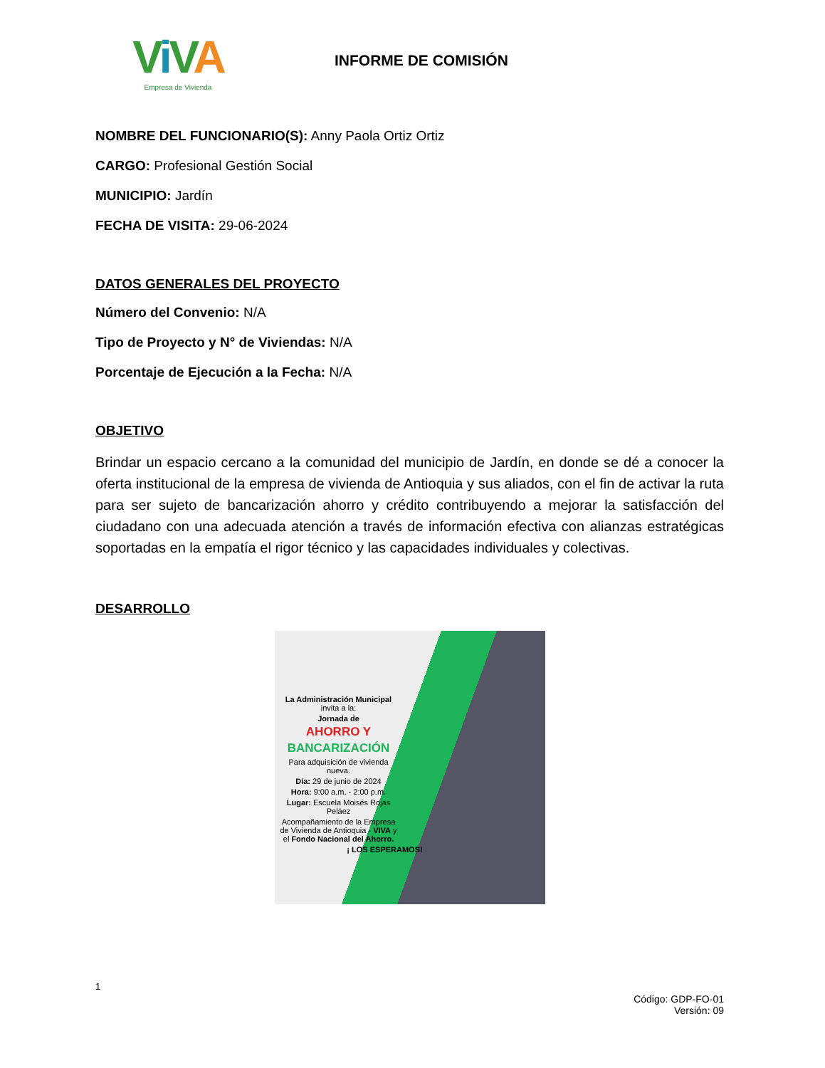ViVA
Empresa de Vivienda
INFORME DE COMISIÓN
NOMBRE DEL FUNCIONARIO(S): Anny Paola Ortiz Ortiz
CARGO: Profesional Gestión Social
MUNICIPIO: Jardín
FECHA DE VISITA: 29-06-2024
DATOS GENERALES DEL PROYECTO
Número del Convenio: N/A
Tipo de Proyecto y N° de Viviendas: N/A
Porcentaje de Ejecución a la Fecha: N/A
OBJETIVO
Brindar un espacio cercano a la comunidad del municipio de Jardín, en donde se dé a conocer la oferta institucional de la empresa de vivienda de Antioquia y sus aliados, con el fin de activar la ruta para ser sujeto de bancarización ahorro y crédito contribuyendo a mejorar la satisfacción del ciudadano con una adecuada atención a través de información efectiva con alianzas estratégicas soportadas en la empatía el rigor técnico y las capacidades individuales y colectivas.
DESARROLLO
La Administración Municipal invita a la:
Jornada de
AHORRO Y
BANCARIZACIÓN
Para adquisición de vivienda nueva.
Día: 29 de junio de 2024
Hora: 9:00 a.m. - 2:00 p.m.
Lugar: Escuela Moisés Rojas Peláez
Acompañamiento de la Empresa de Vivienda de Antioquia - VIVA y el Fondo Nacional del Ahorro.
¡ LOS ESPERAMOS!
1
Código: GDP-FO-01
Versión: 09